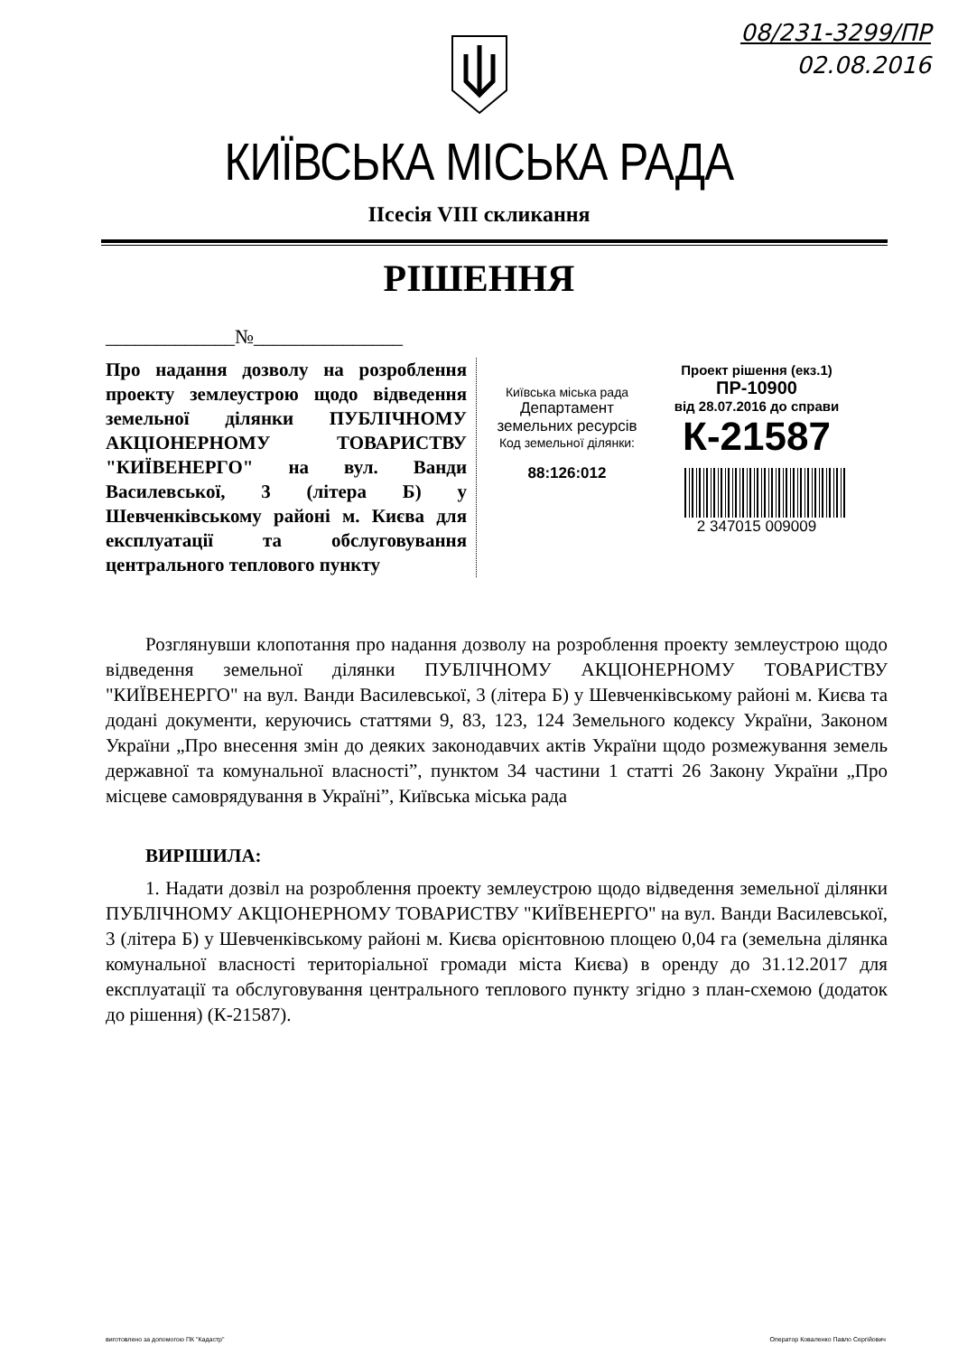08/231-3299/ПР
02.08.2016
КИЇВСЬКА МІСЬКА РАДА
IIсесія VIII скликання
РІШЕННЯ
_____________№_______________
Про надання дозволу на розроблення проекту землеустрою щодо відведення земельної ділянки ПУБЛІЧНОМУ АКЦІОНЕРНОМУ ТОВАРИСТВУ "КИЇВЕНЕРГО" на вул. Ванди Василевської, 3 (літера Б) у Шевченківському районі м. Києва для експлуатації та обслуговування центрального теплового пункту
Київська міська рада
Департамент
земельних ресурсів
Код земельної ділянки:
88:126:012
Проект рішення (екз.1)
ПР-10900
від 28.07.2016 до справи
К-21587
2 347015 009009
Розглянувши клопотання про надання дозволу на розроблення проекту землеустрою щодо відведення земельної ділянки ПУБЛІЧНОМУ АКЦІОНЕРНОМУ ТОВАРИСТВУ "КИЇВЕНЕРГО" на вул. Ванди Василевської, 3 (літера Б) у Шевченківському районі м. Києва та додані документи, керуючись статтями 9, 83, 123, 124 Земельного кодексу України, Законом України „Про внесення змін до деяких законодавчих актів України щодо розмежування земель державної та комунальної власності”, пунктом 34 частини 1 статті 26 Закону України „Про місцеве самоврядування в Україні”, Київська міська рада
ВИРІШИЛА:
1. Надати дозвіл на розроблення проекту землеустрою щодо відведення земельної ділянки ПУБЛІЧНОМУ АКЦІОНЕРНОМУ ТОВАРИСТВУ "КИЇВЕНЕРГО" на вул. Ванди Василевської, 3 (літера Б) у Шевченківському районі м. Києва орієнтовною площею 0,04 га (земельна ділянка комунальної власності територіальної громади міста Києва) в оренду до 31.12.2017 для експлуатації та обслуговування центрального теплового пункту згідно з план-схемою (додаток до рішення) (К-21587).
виготовлено за допомогою ПК "Кадастр" Оператор Коваленко Павло Сергійович